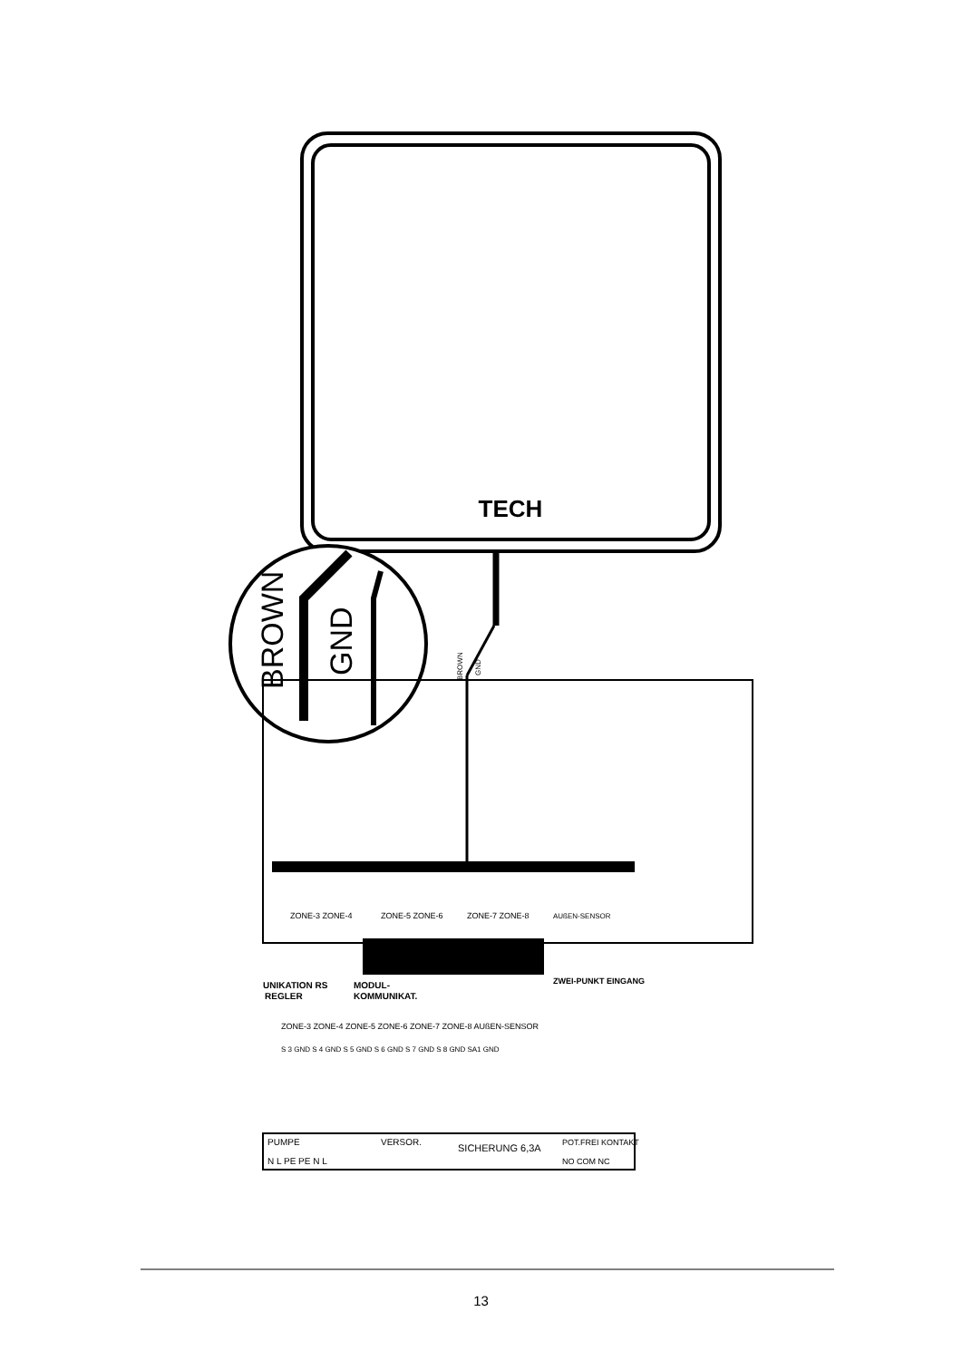TECH
BROWN
GND
ZONE-5 ZONE-6
ZONE-7 ZONE-8
AUßEN-SENSOR
ZONE-3 ZONE-4
UNIKATION RS
REGLER
MODUL-
KOMMUNIKAT.
ZWEI-PUNKT EINGANG
ZONE-3 ZONE-4 ZONE-5 ZONE-6 ZONE-7 ZONE-8 AUßEN-SENSOR
S 3 GND S 4 GND S 5 GND S 6 GND S 7 GND S 8 GND SA1 GND
PUMPE
VERSOR.
SICHERUNG 6,3A
POT.FREI KONTAKT
N L PE PE N L
NO COM NC
BROWN
GND
13